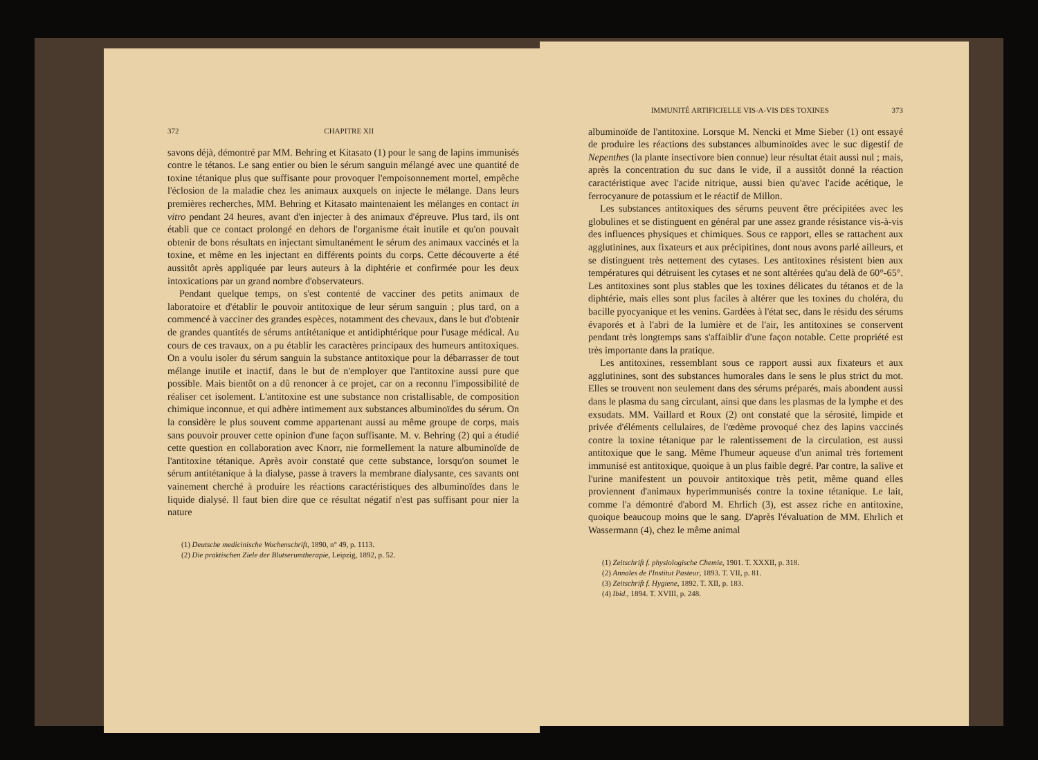372 CHAPITRE XII
savons déjà, démontré par MM. Behring et Kitasato (1) pour le sang de lapins immunisés contre le tétanos. Le sang entier ou bien le sérum sanguin mélangé avec une quantité de toxine tétanique plus que suffisante pour provoquer l'empoisonnement mortel, empêche l'éclosion de la maladie chez les animaux auxquels on injecte le mélange. Dans leurs premières recherches, MM. Behring et Kitasato maintenaient les mélanges en contact in vitro pendant 24 heures, avant d'en injecter à des animaux d'épreuve. Plus tard, ils ont établi que ce contact prolongé en dehors de l'organisme était inutile et qu'on pouvait obtenir de bons résultats en injectant simultanément le sérum des animaux vaccinés et la toxine, et même en les injectant en différents points du corps. Cette découverte a été aussitôt après appliquée par leurs auteurs à la diphtérie et confirmée pour les deux intoxications par un grand nombre d'observateurs.
Pendant quelque temps, on s'est contenté de vacciner des petits animaux de laboratoire et d'établir le pouvoir antitoxique de leur sérum sanguin ; plus tard, on a commencé à vacciner des grandes espèces, notamment des chevaux, dans le but d'obtenir de grandes quantités de sérums antitétanique et antidiphtérique pour l'usage médical. Au cours de ces travaux, on a pu établir les caractères principaux des humeurs antitoxiques. On a voulu isoler du sérum sanguin la substance antitoxique pour la débarrasser de tout mélange inutile et inactif, dans le but de n'employer que l'antitoxine aussi pure que possible. Mais bientôt on a dû renoncer à ce projet, car on a reconnu l'impossibilité de réaliser cet isolement. L'antitoxine est une substance non cristallisable, de composition chimique inconnue, et qui adhère intimement aux substances albuminoïdes du sérum. On la considère le plus souvent comme appartenant aussi au même groupe de corps, mais sans pouvoir prouver cette opinion d'une façon suffisante. M. v. Behring (2) qui a étudié cette question en collaboration avec Knorr, nie formellement la nature albuminoïde de l'antitoxine tétanique. Après avoir constaté que cette substance, lorsqu'on soumet le sérum antitétanique à la dialyse, passe à travers la membrane dialysante, ces savants ont vainement cherché à produire les réactions caractéristiques des albuminoïdes dans le liquide dialysé. Il faut bien dire que ce résultat négatif n'est pas suffisant pour nier la nature
(1) Deutsche medicinische Wochenschrift, 1890, n° 49, p. 1113.
(2) Die praktischen Ziele der Blutserumtherapie, Leipzig, 1892, p. 52.
IMMUNITÉ ARTIFICIELLE VIS-A-VIS DES TOXINES 373
albuminoïde de l'antitoxine. Lorsque M. Nencki et Mme Sieber (1) ont essayé de produire les réactions des substances albuminoïdes avec le suc digestif de Nepenthes (la plante insectivore bien connue) leur résultat était aussi nul ; mais, après la concentration du suc dans le vide, il a aussitôt donné la réaction caractéristique avec l'acide nitrique, aussi bien qu'avec l'acide acétique, le ferrocyanure de potassium et le réactif de Millon.
Les substances antitoxiques des sérums peuvent être précipitées avec les globulines et se distinguent en général par une assez grande résistance vis-à-vis des influences physiques et chimiques. Sous ce rapport, elles se rattachent aux agglutinines, aux fixateurs et aux précipitines, dont nous avons parlé ailleurs, et se distinguent très nettement des cytases. Les antitoxines résistent bien aux températures qui détruisent les cytases et ne sont altérées qu'au delà de 60°-65°. Les antitoxines sont plus stables que les toxines délicates du tétanos et de la diphtérie, mais elles sont plus faciles à altérer que les toxines du choléra, du bacille pyocyanique et les venins. Gardées à l'état sec, dans le résidu des sérums évaporés et à l'abri de la lumière et de l'air, les antitoxines se conservent pendant très longtemps sans s'affaiblir d'une façon notable. Cette propriété est très importante dans la pratique.
Les antitoxines, ressemblant sous ce rapport aussi aux fixateurs et aux agglutinines, sont des substances humorales dans le sens le plus strict du mot. Elles se trouvent non seulement dans des sérums préparés, mais abondent aussi dans le plasma du sang circulant, ainsi que dans les plasmas de la lymphe et des exsudats. MM. Vaillard et Roux (2) ont constaté que la sérosité, limpide et privée d'éléments cellulaires, de l'œdème provoqué chez des lapins vaccinés contre la toxine tétanique par le ralentissement de la circulation, est aussi antitoxique que le sang. Même l'humeur aqueuse d'un animal très fortement immunisé est antitoxique, quoique à un plus faible degré. Par contre, la salive et l'urine manifestent un pouvoir antitoxique très petit, même quand elles proviennent d'animaux hyperimmunisés contre la toxine tétanique. Le lait, comme l'a démontré d'abord M. Ehrlich (3), est assez riche en antitoxine, quoique beaucoup moins que le sang. D'après l'évaluation de MM. Ehrlich et Wassermann (4), chez le même animal
(1) Zeitschrift f. physiologische Chemie, 1901. T. XXXII, p. 318.
(2) Annales de l'Institut Pasteur, 1893. T. VII, p. 81.
(3) Zeitschrift f. Hygiene, 1892. T. XII, p. 183.
(4) Ibid., 1894. T. XVIII, p. 248.